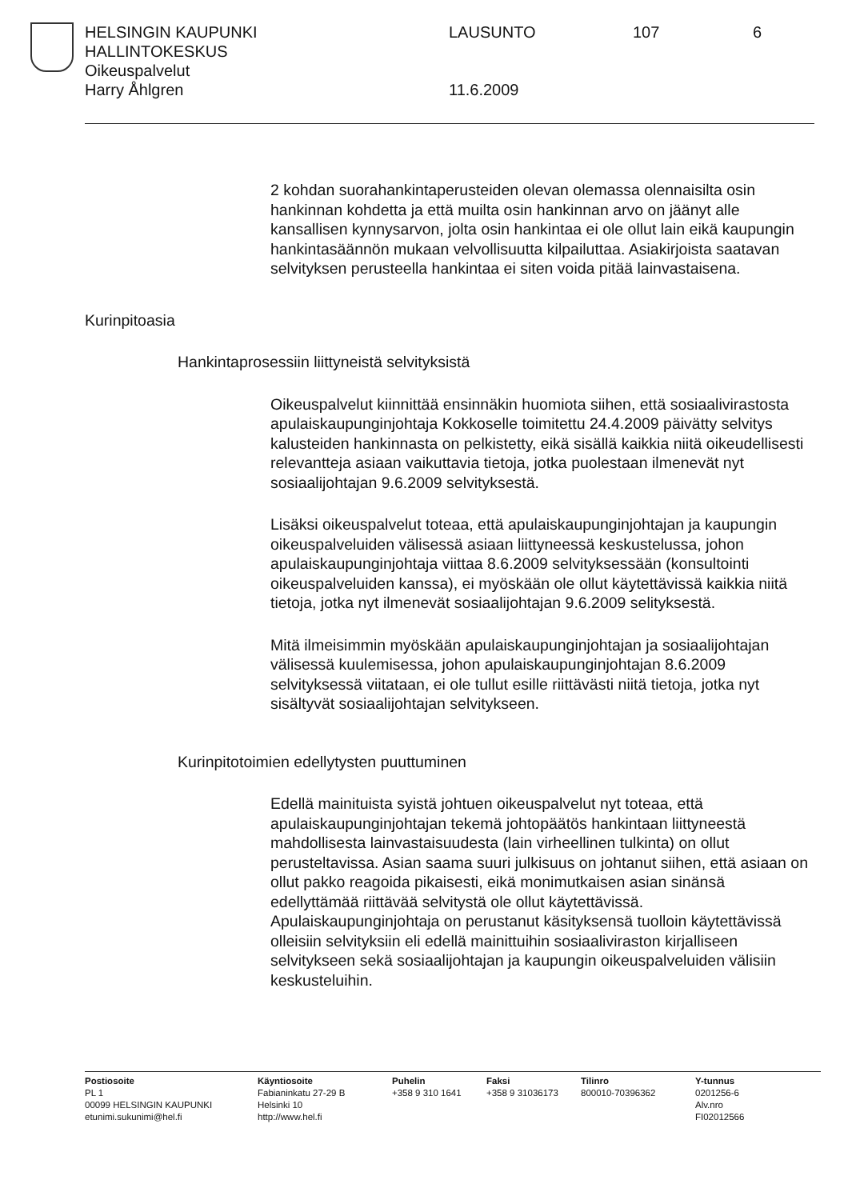HELSINGIN KAUPUNKI LAUSUNTO 107 6
HALLINTOKESKUS
Oikeuspalvelut
Harry Åhlgren 11.6.2009
2 kohdan suorahankintaperusteiden olevan olemassa olennaisilta osin hankinnan kohdetta ja että muilta osin hankinnan arvo on jäänyt alle kansallisen kynnysarvon, jolta osin hankintaa ei ole ollut lain eikä kaupungin hankintasäännön mukaan velvollisuutta kilpailuttaa. Asiakirjoista saatavan selvityksen perusteella hankintaa ei siten voida pitää lainvastaisena.
Kurinpitoasia
Hankintaprosessiin liittyneistä selvityksistä
Oikeuspalvelut kiinnittää ensinnäkin huomiota siihen, että sosiaalivirastosta apulaiskaupunginjohtaja Kokkoselle toimitettu 24.4.2009 päivätty selvitys kalusteiden hankinnasta on pelkistetty, eikä sisällä kaikkia niitä oikeudellisesti relevantteja asiaan vaikuttavia tietoja, jotka puolestaan ilmenevät nyt sosiaalijohtajan 9.6.2009 selvityksestä.
Lisäksi oikeuspalvelut toteaa, että apulaiskaupunginjohtajan ja kaupungin oikeuspalveluiden välisessä asiaan liittyneessä keskustelussa, johon apulaiskaupunginjohtaja viittaa 8.6.2009 selvityksessään (konsultointi oikeuspalveluiden kanssa), ei myöskään ole ollut käytettävissä kaikkia niitä tietoja, jotka nyt ilmenevät sosiaalijohtajan 9.6.2009 selityksestä.
Mitä ilmeisimmin myöskään apulaiskaupunginjohtajan ja sosiaalijohtajan välisessä kuulemisessa, johon apulaiskaupunginjohtajan 8.6.2009 selvityksessä viitataan, ei ole tullut esille riittävästi niitä tietoja, jotka nyt sisältyvät sosiaalijohtajan selvitykseen.
Kurinpitotoimien edellytysten puuttuminen
Edellä mainituista syistä johtuen oikeuspalvelut nyt toteaa, että apulaiskaupunginjohtajan tekemä johtopäätös hankintaan liittyneestä mahdollisesta lainvastaisuudesta (lain virheellinen tulkinta) on ollut perusteltavissa. Asian saama suuri julkisuus on johtanut siihen, että asiaan on ollut pakko reagoida pikaisesti, eikä monimutkaisen asian sinänsä edellyttämää riittävää selvitystä ole ollut käytettävissä. Apulaiskaupunginjohtaja on perustanut käsityksensä tuolloin käytettävissä olleisiin selvityksiin eli edellä mainittuihin sosiaaliviraston kirjalliseen selvitykseen sekä sosiaalijohtajan ja kaupungin oikeuspalveluiden välisiin keskusteluihin.
| Postiosoite | Käyntiosoite | Puhelin | Faksi | Tilinro | Y-tunnus |
| --- | --- | --- | --- | --- | --- |
| PL 1 | Fabianinkatu 27-29 B | +358 9 310 1641 | +358 9 31036173 | 800010-70396362 | 0201256-6 |
| 00099 HELSINGIN KAUPUNKI | Helsinki 10 | | | | Alv.nro |
| etunimi.sukunimi@hel.fi | http://www.hel.fi | | | | FI02012566 |